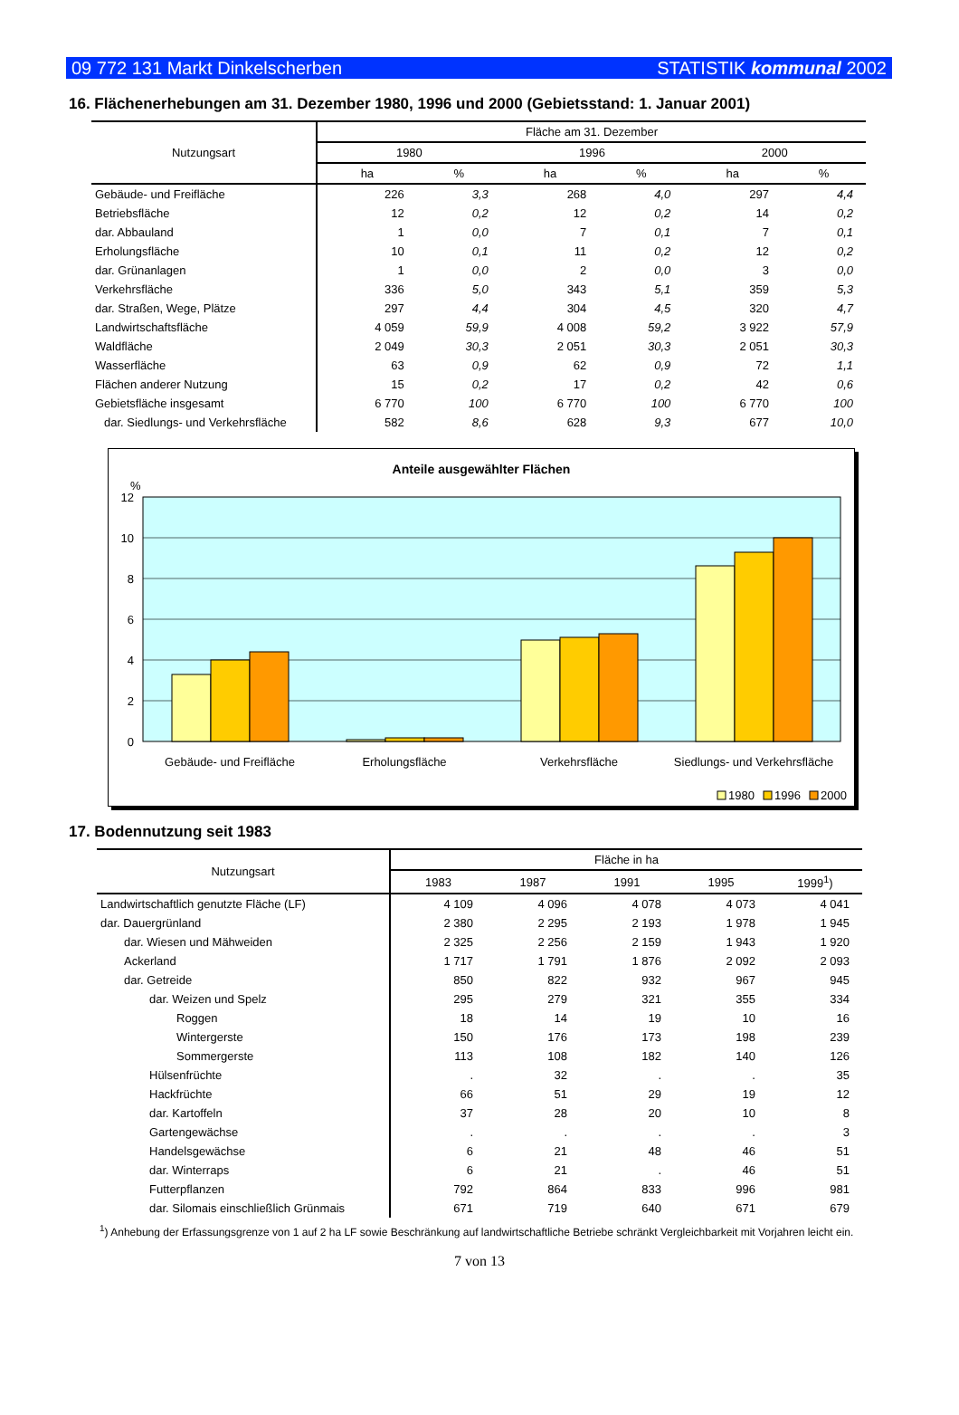09 772 131 Markt Dinkelscherben STATISTIK kommunal 2002
16. Flächenerhebungen am 31. Dezember 1980, 1996 und 2000 (Gebietsstand: 1. Januar 2001)
| Nutzungsart | Fläche am 31. Dezember | | | | | |
| --- | --- | --- | --- | --- | --- | --- |
| | 1980 | | 1996 | | 2000 | |
| | ha | % | ha | % | ha | % |
| Gebäude- und Freifläche | 226 | 3,3 | 268 | 4,0 | 297 | 4,4 |
| Betriebsfläche | 12 | 0,2 | 12 | 0,2 | 14 | 0,2 |
| dar. Abbauland | 1 | 0,0 | 7 | 0,1 | 7 | 0,1 |
| Erholungsfläche | 10 | 0,1 | 11 | 0,2 | 12 | 0,2 |
| dar. Grünanlagen | 1 | 0,0 | 2 | 0,0 | 3 | 0,0 |
| Verkehrsfläche | 336 | 5,0 | 343 | 5,1 | 359 | 5,3 |
| dar. Straßen, Wege, Plätze | 297 | 4,4 | 304 | 4,5 | 320 | 4,7 |
| Landwirtschaftsfläche | 4 059 | 59,9 | 4 008 | 59,2 | 3 922 | 57,9 |
| Waldfläche | 2 049 | 30,3 | 2 051 | 30,3 | 2 051 | 30,3 |
| Wasserfläche | 63 | 0,9 | 62 | 0,9 | 72 | 1,1 |
| Flächen anderer Nutzung | 15 | 0,2 | 17 | 0,2 | 42 | 0,6 |
| Gebietsfläche insgesamt | 6 770 | 100 | 6 770 | 100 | 6 770 | 100 |
| dar. Siedlungs- und Verkehrsfläche | 582 | 8,6 | 628 | 9,3 | 677 | 10,0 |
Anteile ausgewählter Flächen
%
12
10
8
6
4
2
0
Gebäude- und Freifläche
Erholungsfläche
Verkehrsfläche
Siedlungs- und Verkehrsfläche
1980
1996
2000
17. Bodennutzung seit 1983
| Nutzungsart | Fläche in ha | | | | |
| --- | --- | --- | --- | --- | --- |
| | 1983 | 1987 | 1991 | 1995 | 1999<sup>1</sup>) |
| Landwirtschaftlich genutzte Fläche (LF) | 4 109 | 4 096 | 4 078 | 4 073 | 4 041 |
| dar. Dauergrünland | 2 380 | 2 295 | 2 193 | 1 978 | 1 945 |
| dar. Wiesen und Mähweiden | 2 325 | 2 256 | 2 159 | 1 943 | 1 920 |
| Ackerland | 1 717 | 1 791 | 1 876 | 2 092 | 2 093 |
| dar. Getreide | 850 | 822 | 932 | 967 | 945 |
| dar. Weizen und Spelz | 295 | 279 | 321 | 355 | 334 |
| Roggen | 18 | 14 | 19 | 10 | 16 |
| Wintergerste | 150 | 176 | 173 | 198 | 239 |
| Sommergerste | 113 | 108 | 182 | 140 | 126 |
| Hülsenfrüchte | . | 32 | . | . | 35 |
| Hackfrüchte | 66 | 51 | 29 | 19 | 12 |
| dar. Kartoffeln | 37 | 28 | 20 | 10 | 8 |
| Gartengewächse | . | . | . | . | 3 |
| Handelsgewächse | 6 | 21 | 48 | 46 | 51 |
| dar. Winterraps | 6 | 21 | . | 46 | 51 |
| Futterpflanzen | 792 | 864 | 833 | 996 | 981 |
| dar. Silomais einschließlich Grünmais | 671 | 719 | 640 | 671 | 679 |
<sup>1</sup>) Anhebung der Erfassungsgrenze von 1 auf 2 ha LF sowie Beschränkung auf landwirtschaftliche Betriebe schränkt Vergleichbarkeit mit Vorjahren leicht ein.
7 von 13